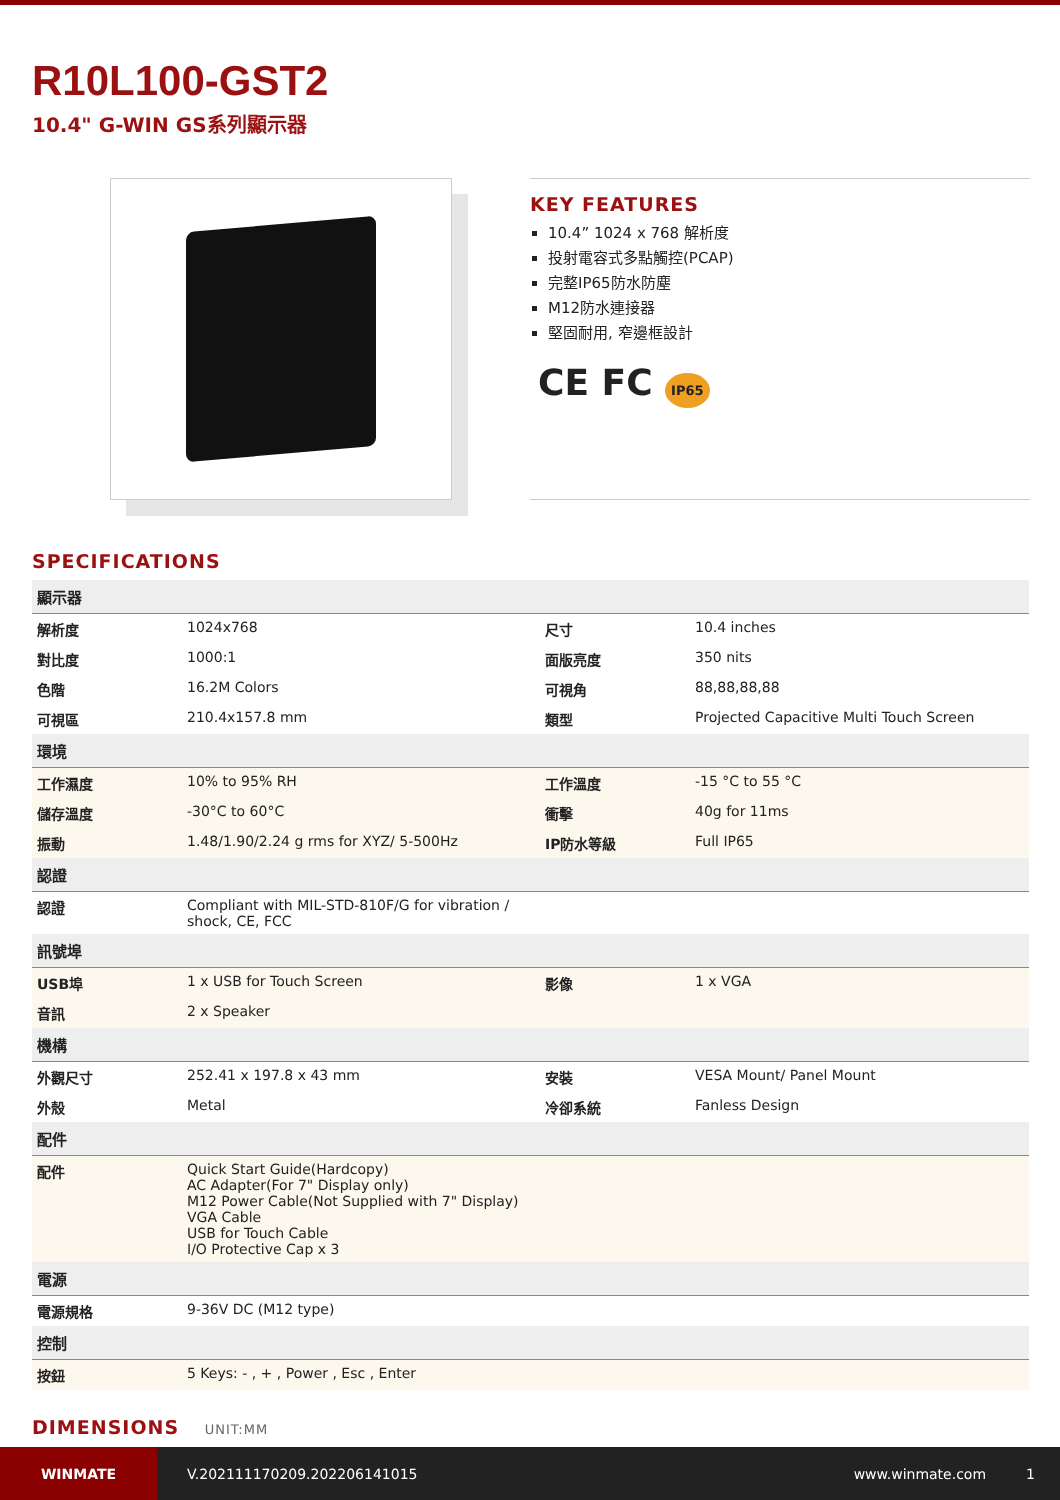R10L100-GST2
10.4" G-WIN GS系列顯示器
KEY FEATURES
10.4” 1024 x 768 解析度
投射電容式多點觸控(PCAP)
完整IP65防水防塵
M12防水連接器
堅固耐用, 窄邊框設計
CE FC IP65
SPECIFICATIONS
| 顯示器 | | | |
| --- | --- | --- | --- |
| 解析度 | 1024x768 | 尺寸 | 10.4 inches |
| 對比度 | 1000:1 | 面版亮度 | 350 nits |
| 色階 | 16.2M Colors | 可視角 | 88,88,88,88 |
| 可視區 | 210.4x157.8 mm | 類型 | Projected Capacitive Multi Touch Screen |
| 環境 | | | |
| 工作濕度 | 10% to 95% RH | 工作溫度 | -15 °C to 55 °C |
| 儲存溫度 | -30°C to 60°C | 衝擊 | 40g for 11ms |
| 振動 | 1.48/1.90/2.24 g rms for XYZ/ 5-500Hz | IP防水等級 | Full IP65 |
| 認證 | | | |
| 認證 | Compliant with MIL-STD-810F/G for vibration / shock, CE, FCC | | |
| 訊號埠 | | | |
| USB埠 | 1 x USB for Touch Screen | 影像 | 1 x VGA |
| 音訊 | 2 x Speaker | | |
| 機構 | | | |
| 外觀尺寸 | 252.41 x 197.8 x 43 mm | 安裝 | VESA Mount/ Panel Mount |
| 外殼 | Metal | 冷卻系統 | Fanless Design |
| 配件 | | | |
| 配件 | Quick Start Guide(Hardcopy) AC Adapter(For 7" Display only) M12 Power Cable(Not Supplied with 7" Display) VGA Cable USB for Touch Cable I/O Protective Cap x 3 | | |
| 電源 | | | |
| 電源規格 | 9-36V DC (M12 type) | | |
| 控制 | | | |
| 按鈕 | 5 Keys: - , + , Power , Esc , Enter | | |
DIMENSIONS UNIT:MM
WINMATE
V.202111170209.202206141015 www.winmate.com 1